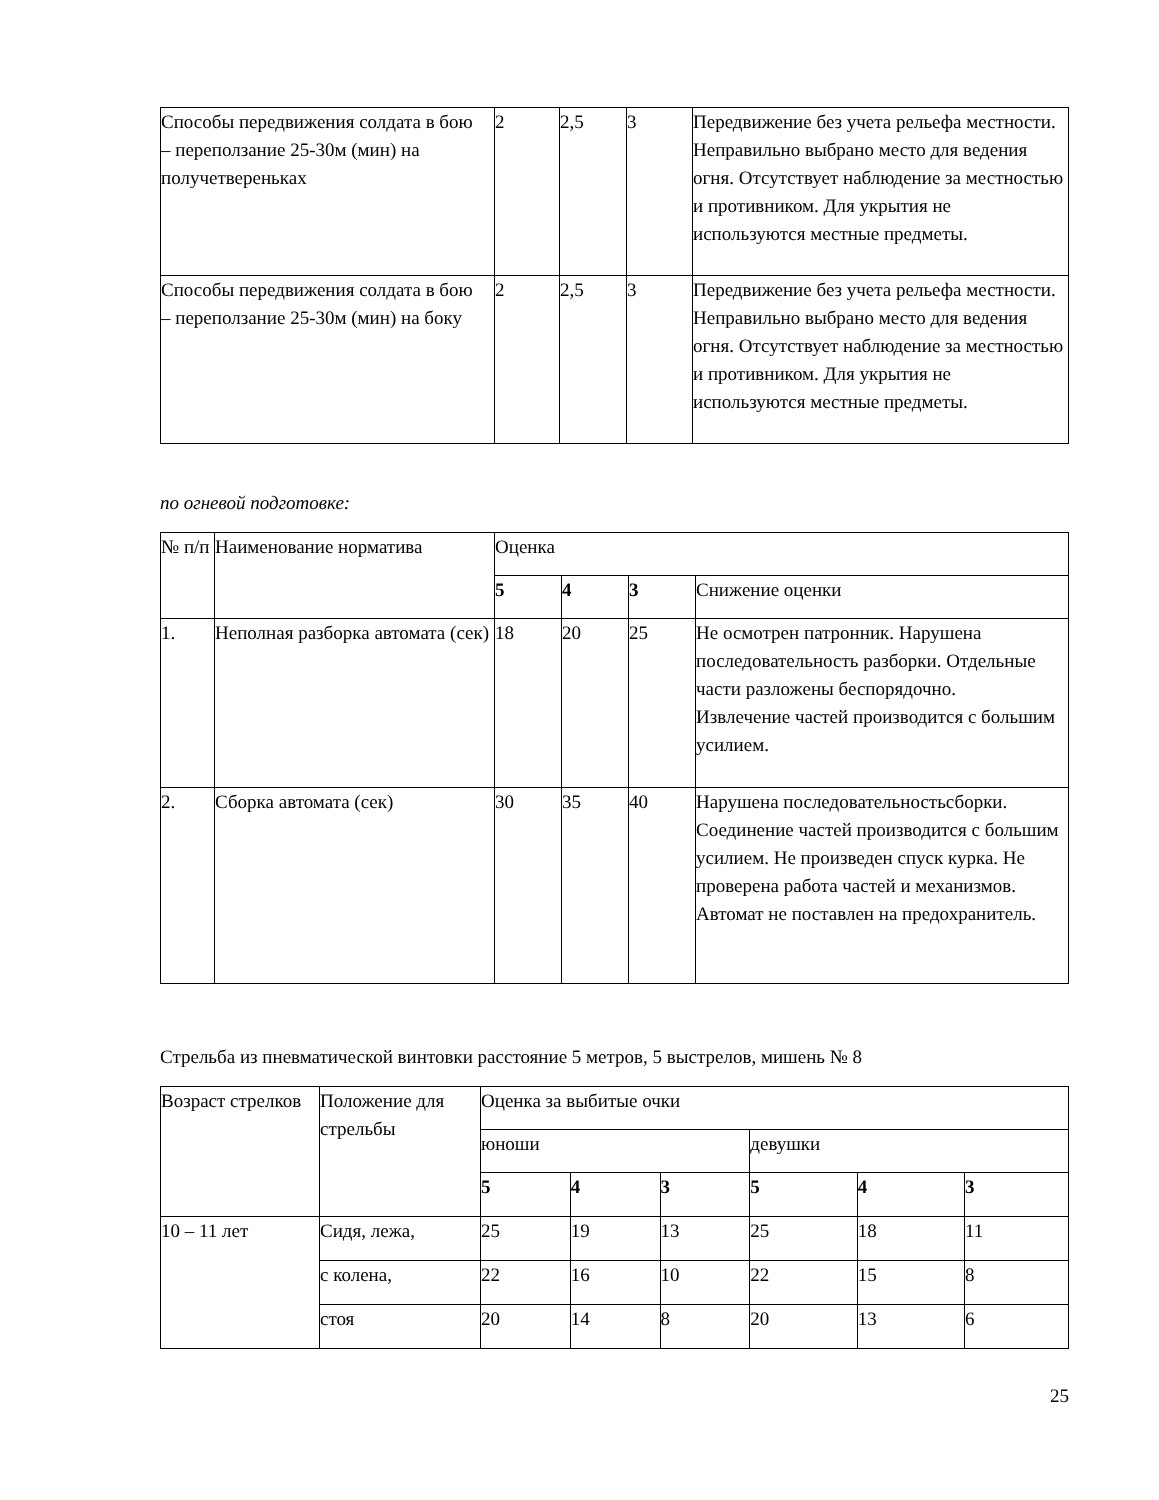| Способы передвижения солдата в бою – переползание 25-30м (мин) на получетвереньках | 2 | 2,5 | 3 | Передвижение без учета рельефа местности. Неправильно выбрано место для ведения огня. Отсутствует наблюдение за местностью и противником. Для укрытия не используются местные предметы. |
| Способы передвижения солдата в бою – переползание 25-30м (мин) на боку | 2 | 2,5 | 3 | Передвижение без учета рельефа местности. Неправильно выбрано место для ведения огня. Отсутствует наблюдение за местностью и противником. Для укрытия не используются местные предметы. |
по огневой подготовке:
| № п/п | Наименование норматива | Оценка | | | |
| --- | --- | --- | --- | --- | --- |
| | | 5 | 4 | 3 | Снижение оценки |
| 1. | Неполная разборка автомата (сек) | 18 | 20 | 25 | Не осмотрен патронник. Нарушена последовательность разборки. Отдельные части разложены беспорядочно. Извлечение частей производится с большим усилием. |
| 2. | Сборка автомата (сек) | 30 | 35 | 40 | Нарушена последовательностьсборки. Соединение частей производится с большим усилием. Не произведен спуск курка. Не проверена работа частей и механизмов. Автомат не поставлен на предохранитель. |
Стрельба из пневматической винтовки расстояние 5 метров, 5 выстрелов, мишень № 8
| Возраст стрелков | Положение для стрельбы | Оценка за выбитые очки | | | | | |
| --- | --- | --- | --- | --- | --- | --- | --- |
| | | юноши | | | девушки | | |
| | | 5 | 4 | 3 | 5 | 4 | 3 |
| 10 – 11 лет | Сидя, лежа, | 25 | 19 | 13 | 25 | 18 | 11 |
| | с колена, | 22 | 16 | 10 | 22 | 15 | 8 |
| | стоя | 20 | 14 | 8 | 20 | 13 | 6 |
25